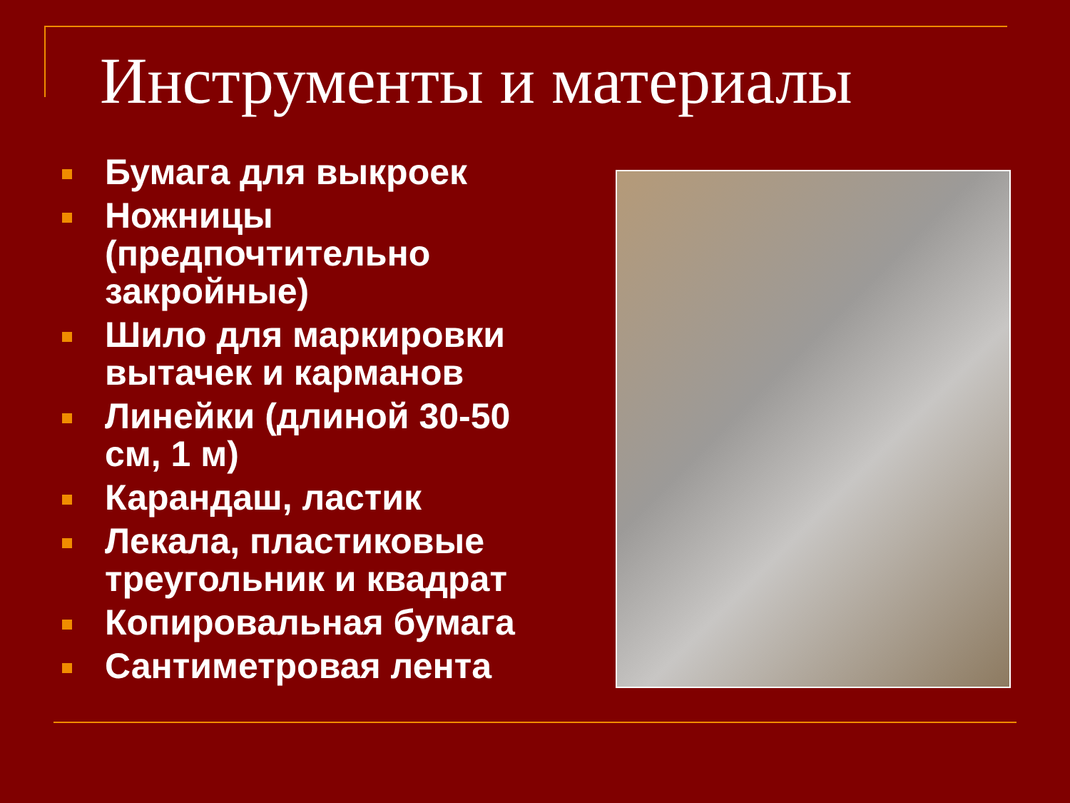Инструменты и материалы
Бумага для выкроек
Ножницы (предпочтительно закройные)
Шило для маркировки вытачек и карманов
Линейки (длиной 30-50 см, 1 м)
Карандаш, ластик
Лекала, пластиковые треугольник и квадрат
Копировальная бумага
Сантиметровая лента